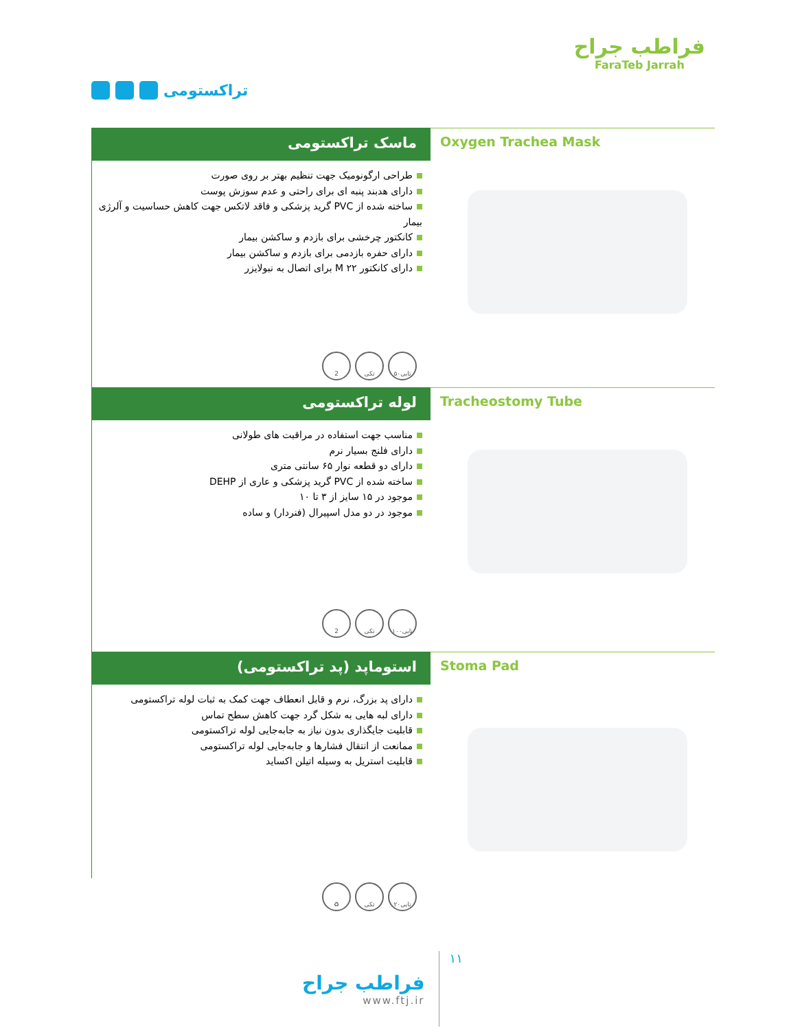تراکستومی
فراطب جراح
FaraTeb Jarrah
ماسک تراکستومی
طراحی ارگونومیک جهت تنظیم بهتر بر روی صورت
دارای هدبند پنبه ای برای راحتی و عدم سوزش پوست
ساخته شده از PVC گرید پزشکی و فاقد لاتکس جهت کاهش حساسیت و آلرژی بیمار
کانکتور چرخشی برای بازدم و ساکشن بیمار
دارای حفره بازدمی برای بازدم و ساکشن بیمار
دارای کانکتور M ۲۲ برای اتصال به نبولایزر
2 تکی ۵۰تایی
Oxygen Trachea Mask
لوله تراکستومی
مناسب جهت استفاده در مراقبت های طولانی
دارای فلنج بسیار نرم
دارای دو قطعه نوار ۶۵ سانتی متری
ساخته شده از PVC گرید پزشکی و عاری از DEHP
موجود در ۱۵ سایز از ۳ تا ۱۰
موجود در دو مدل اسپیرال (فنردار) و ساده
2 تکی ۱۰۰تایی
Tracheostomy Tube
استوماپد (پد تراکستومی)
دارای پد بزرگ، نرم و قابل انعطاف جهت کمک به ثبات لوله تراکستومی
دارای لبه هایی به شکل گرد جهت کاهش سطح تماس
قابلیت جایگذاری بدون نیاز به جابه‌جایی لوله تراکستومی
ممانعت از انتقال فشارها و جابه‌جایی لوله تراکستومی
قابلیت استریل به وسیله اتیلن اکساید
♻ تکی ۲۰تایی
Stoma Pad
فراطب جراح
www.ftj.ir
۱۱